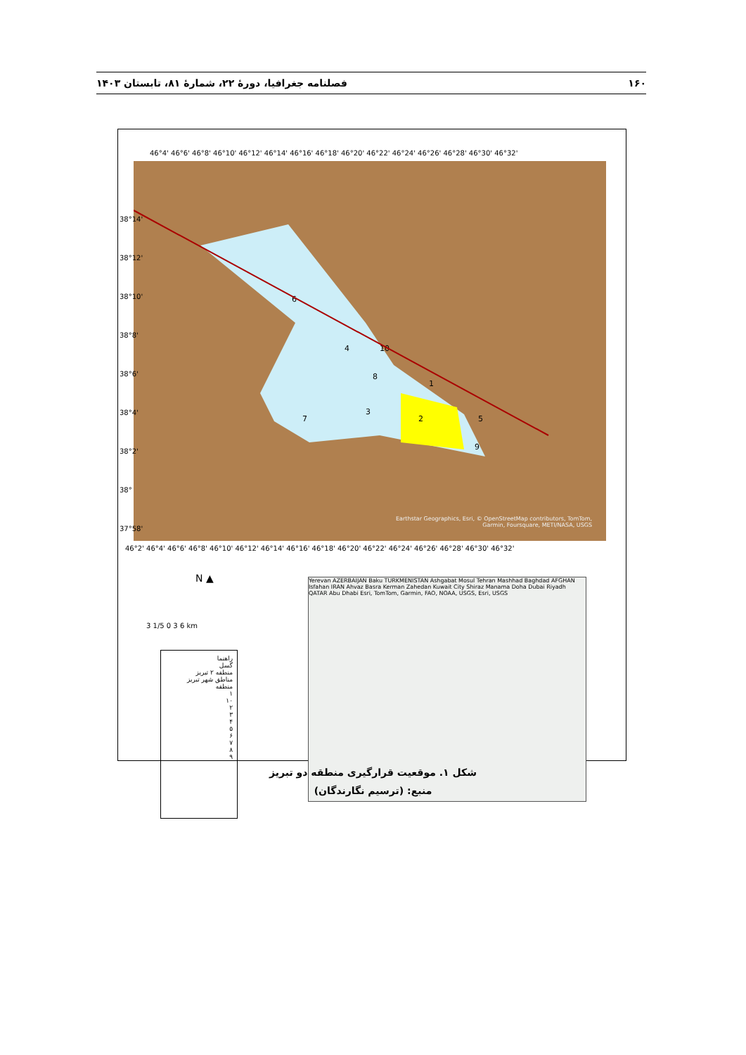۱۶۰ فصلنامه جغرافیا، دورۀ ۲۲، شمارۀ ۸۱، تابستان ۱۴۰۳
46°4' 46°6' 46°8' 46°10' 46°12' 46°14' 46°16' 46°18' 46°20' 46°22' 46°24' 46°26' 46°28' 46°30' 46°32'
6
4
2
3
7
10
1
8
5
9
Earthstar Geographics, Esri, © OpenStreetMap contributors, TomTom,
Garmin, Foursquare, METI/NASA, USGS
46°2' 46°4' 46°6' 46°8' 46°10' 46°12' 46°14' 46°16' 46°18' 46°20' 46°22' 46°24' 46°26' 46°28' 46°30' 46°32'
38°14' 38°12' 38°10' 38°8' 38°6' 38°4' 38°2' 38° 37°58'
N ▲
3 1/5 0 3 6 km
راهنما
گسل
منطقه ۲ تبریز
مناطق شهر تبریز
منطقه
۱
۱۰
۲
۳
۴
۵
۶
۷
۸
۹
Yerevan AZERBAIJAN Baku TURKMENISTAN Ashgabat Mosul Tehran Mashhad Baghdad AFGHAN Isfahan IRAN Ahvaz Basra Kerman Zahedan Kuwait City Shiraz Manama Doha Dubai Riyadh QATAR Abu Dhabi Esri, TomTom, Garmin, FAO, NOAA, USGS, Esri, USGS
شکل ۱. موقعیت قرارگیری منطقه دو تبریز
منبع: (ترسیم نگارندگان)